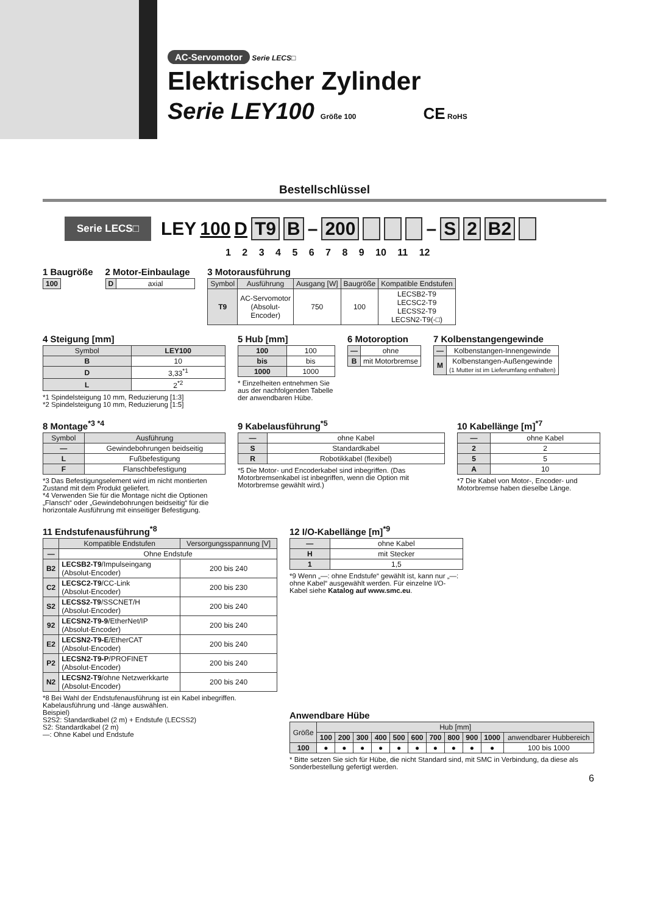AC-Servomotor Serie LECS□
Elektrischer Zylinder
Serie LEY100 Größe 100 CE RoHS
Bestellschlüssel
Serie LECS□ LEY 100 D T9 B – 200 – S 2 B2
1 2 3 4 5 6 7 8 9 10 11 12
1 Baugröße
| 100 |
2 Motor-Einbaulage
| D | axial |
3 Motorausführung
| Symbol | Ausführung | Ausgang [W] | Baugröße | Kompatible Endstufen |
| --- | --- | --- | --- | --- |
| T9 | AC-Servomotor (Absolut- Encoder) | 750 | 100 | LECSB2-T9 LECSC2-T9 LECSS2-T9 LECSN2-T9(-□) |
4 Steigung [mm]
| Symbol | LEY100 |
| --- | --- |
| B | 10 |
| D | 3,33<sup>*1</sup> |
| L | 2<sup>*2</sup> |
*1 Spindelsteigung 10 mm, Reduzierung [1:3]
*2 Spindelsteigung 10 mm, Reduzierung [1:5]
5 Hub [mm]
| 100 | 100 |
| bis | bis |
| 1000 | 1000 |
* Einzelheiten entnehmen Sie aus der nachfolgenden Tabelle der anwendbaren Hübe.
6 Motoroption
| — | ohne |
| B | mit Motorbremse |
7 Kolbenstangengewinde
| — | Kolbenstangen-Innengewinde |
| M | Kolbenstangen-Außengewinde (1 Mutter ist im Lieferumfang enthalten) |
8 Montage<sup>*3 *4</sup>
| Symbol | Ausführung |
| --- | --- |
| — | Gewindebohrungen beidseitig |
| L | Fußbefestigung |
| F | Flanschbefestigung |
*3 Das Befestigungselement wird im nicht montierten Zustand mit dem Produkt geliefert.
*4 Verwenden Sie für die Montage nicht die Optionen „Flansch“ oder „Gewindebohrungen beidseitig“ für die horizontale Ausführung mit einseitiger Befestigung.
9 Kabelausführung<sup>*5</sup>
| — | ohne Kabel |
| S | Standardkabel |
| R | Robotikkabel (flexibel) |
*5 Die Motor- und Encoderkabel sind inbegriffen. (Das Motorbremsenkabel ist inbegriffen, wenn die Option mit Motorbremse gewählt wird.)
10 Kabellänge [m]<sup>*7</sup>
| — | ohne Kabel |
| 2 | 2 |
| 5 | 5 |
| A | 10 |
*7 Die Kabel von Motor-, Encoder- und Motorbremse haben dieselbe Länge.
11 Endstufenausführung<sup>*8</sup>
| | Kompatible Endstufen | Versorgungsspannung [V] |
| --- | --- | --- |
| — | Ohne Endstufe | |
| B2 | LECSB2-T9 /Impulseingang (Absolut-Encoder) | 200 bis 240 |
| C2 | LECSC2-T9 /CC-Link (Absolut-Encoder) | 200 bis 230 |
| S2 | LECSS2-T9 /SSCNET/H (Absolut-Encoder) | 200 bis 240 |
| 92 | LECSN2-T9-9 /EtherNet/IP (Absolut-Encoder) | 200 bis 240 |
| E2 | LECSN2-T9-E /EtherCAT (Absolut-Encoder) | 200 bis 240 |
| P2 | LECSN2-T9-P /PROFINET (Absolut-Encoder) | 200 bis 240 |
| N2 | LECSN2-T9 /ohne Netzwerkkarte (Absolut-Encoder) | 200 bis 240 |
*8 Bei Wahl der Endstufenausführung ist ein Kabel inbegriffen. Kabelausführung und -länge auswählen.
Beispiel)
S2S2: Standardkabel (2 m) + Endstufe (LECSS2)
S2: Standardkabel (2 m)
—: Ohne Kabel und Endstufe
12 I/O-Kabellänge [m]<sup>*9</sup>
| — | ohne Kabel |
| H | mit Stecker |
| 1 | 1,5 |
*9 Wenn „—: ohne Endstufe“ gewählt ist, kann nur „—: ohne Kabel“ ausgewählt werden. Für einzelne I/O-Kabel siehe Katalog auf www.smc.eu.
Anwendbare Hübe
| Größe | Hub [mm] | | | | | | | | | | |
| --- | --- | --- | --- | --- | --- | --- | --- | --- | --- | --- | --- |
| | 100 | 200 | 300 | 400 | 500 | 600 | 700 | 800 | 900 | 1000 | anwendbarer Hubbereich |
| 100 | ● | ● | ● | ● | ● | ● | ● | ● | ● | ● | 100 bis 1000 |
* Bitte setzen Sie sich für Hübe, die nicht Standard sind, mit SMC in Verbindung, da diese als Sonderbestellung gefertigt werden.
6